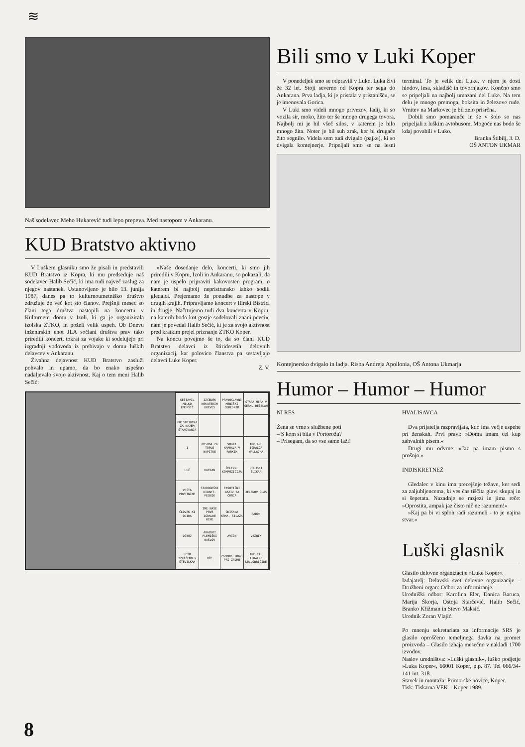≋
Naš sodelavec Meho Hukarević tudi lepo prepeva. Med nastopom v Ankaranu.
KUD Bratstvo aktivno
V Luškem glasniku smo že pisali in predstavili KUD Bratstvo iz Kopra, ki mu predseduje naš sodelavec Halib Sečić, ki ima tudi največ zaslug za njegov nastanek. Ustanovljeno je bilo 13. junija 1987, danes pa to kulturnoumetniško društvo združuje že več kot sto članov. Prejšnji mesec so člani tega društva nastopili na koncertu v Kulturnem domu v Izoli, ki ga je organizirala izolska ZTKO, in poželi velik uspeh. Ob Dnevu inženirskih enot JLA sočlani društva prav tako priredili koncert, tokrat za vojake ki sodelujejo pri izgradnji vodovoda iz prebivajo v domu luških delavcev v Ankaranu.
Živahna dejavnost KUD Bratstvo zasluži pohvalo in upamo, da bo enako uspešno nadaljevalo svojo aktivnost. Kaj o tem meni Halib Sečić:
»Naše dosedanje delo, koncerti, ki smo jih priredili v Kopru, Izoli in Ankaranu, so pokazali, da nam je uspelo pripraviti kakovosten program, o katerem bi najbolj nepristransko lahko sodili gledalci. Prejemamo že ponudbe za nastope v drugih krajih. Pripravljamo koncert v Ilirski Bistrici in drugje. Načrtujemo tudi dva koncerta v Kopru, na katerih bodo kot gostje sodelovali znani pevci«, nam je povedal Halib Sečić, ki je za svojo aktivnost pred kratkim prejel priznanje ZTKO Koper.
Na koncu povejmo še to, da so člani KUD Bratstvo delavci iz štiridesetih delovnih organizacij, kar polovico članstva pa sestavljajo delavci Luke Koper.
Z. V.
| SESTAVIL MILKO EMERŠIČ | IZCEDEK NEKATERIH DREVES | PRAVOSLAVNI MENIŠKI OBREDNIK | STARA MERA V GERM. DEŽELAH |
| PRISTOJBINA ZA NAJEM STANOVANJA | | | |
| 1 | POSODA ZA TOPLE NAPITKE | VODNA NAPRAVA V PARKIH | IME AM. IGRALCA WALLACHA |
| LUČ | KATRAN | ŽELEZN. KOMPOZICIJA | POLJSKI SLIKAR |
| VRSTA POVRTNINE | STAROGRŠKI DIDAKT. PESNIK | EKSOTIČNI NAZIV ZA ČRNCA | JELENOV GLAS |
| ČLOVEK KI ODIRA | IME NAŠE PRVE IGRALKE RINE | OKISANA KRMA, SILAŽA | RADON |
| DOBOJ | ARABSKI PLEMIŠKI NASLOV | AVION | VEZNIK |
| LETO IZRAŽENO V ŠTEVILKAH | OČE | ZGODOV. KRAJ PRI ZADRU | IME IT. IGRALKE LOLLOBRIGIDE |
Bili smo v Luki Koper
V ponedeljek smo se odpravili v Luko. Luka živi že 32 let. Stoji severno od Kopra ter sega do Ankarana. Prva ladja, ki je pristala v pristanišču, se je imenovala Gorica.
V Luki smo videli mnogo privezov, ladij, ki so vozila sir, moko, žito ter še mnogo drugega tovora. Najbolj mi je bil všeč silos, v katerem je bilo mnogo žita. Noter je bil suh zrak, ker bi drugače žito segnilo. Videla sem tudi dvigalo (pajke), ki so dvigala kontejnerje. Pripeljali smo se na lesni terminal. To je velik del Luke, v njem je dosti hlodov, lesa, skladišč in tovornjakov. Končno smo se pripeljali na najbolj umazani del Luke. Na tem delu je mnogo premoga, boksita in železove rude. Vrnitev na Markovec je bil zelo prisrčna.
Dobili smo pomaranče in še v šolo so nas pripeljali z luškim avtobusom. Mogoče nas bodo še kdaj povabili v Luko.
Branka Štibilj, 3. D.
OŠ ANTON UKMAR
Kontejnersko dvigalo in ladja. Risba Andreja Apollonia, OŠ Antona Ukmarja
Humor – Humor – Humor
NI RES
Žena se vrne s službene poti
– S kom si bila v Portorožu?
– Prisegam, da so vse same laži!
HVALISAVCA
Dva prijatelja razpravljata, kdo ima večje uspehe pri ženskah. Prvi pravi: »Doma imam cel kup zahvalnih pisem.«
Drugi mu odvrne: »Jaz pa imam pismo s prošnjo.«
INDISKRETNEŽ
Gledalec v kinu ima precejšnje težave, ker sedi za zaljubljencema, ki ves čas tiščita glavi skupaj in si šepetata. Nazadnje se razjezi in jima reče: »Oprostita, ampak jaz čisto nič ne razumem!«
»Kaj pa bi vi sploh radi razumeli - to je najina stvar.«
Luški glasnik
Glasilo delovne organizacije »Luke Koper«.
Izdajatelj: Delavski svet delovne organizacije – Družbeni organ: Odbor za informiranje.
Uredniški odbor: Karolina Eler, Danica Baruca, Marija Škorja, Ostoja Starčević, Halib Sečić, Branko Křižman in Stevo Maksić.
Urednik Zoran Vlajić.
Po mnenju sekretariata za informacije SRS je glasilo oproščeno temeljnega davka na promet proizvoda – Glasilo izhaja mesečno v nakladi 1700 izvodov.
Naslov uredništva: »Luški glasnik«, luško podjetje »Luka Koper«, 66001 Koper, p.p. 87. Tel 066/34-141 int. 318.
Stavek in montaža: Primorske novice, Koper.
Tisk: Tiskarna VEK – Koper 1989.
8